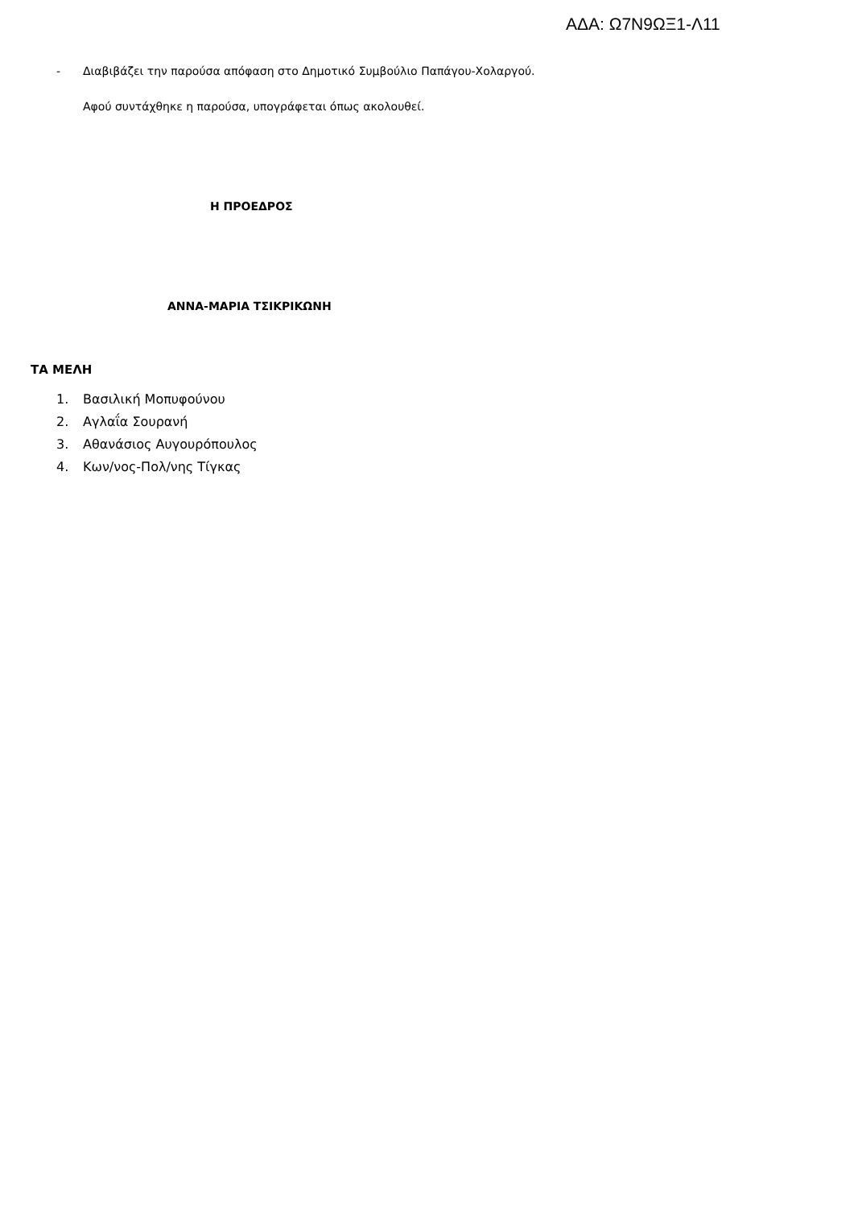ΑΔΑ: Ω7Ν9ΩΞ1-Λ11
- Διαβιβάζει την παρούσα απόφαση στο Δημοτικό Συμβούλιο Παπάγου-Χολαργού.
Αφού συντάχθηκε η παρούσα, υπογράφεται όπως ακολουθεί.
Η ΠΡΟΕΔΡΟΣ
ΑΝΝΑ-ΜΑΡΙΑ ΤΣΙΚΡΙΚΩΝΗ
ΤΑ ΜΕΛΗ
1. Βασιλική Μοπυφούνου
2. Αγλαΐα Σουρανή
3. Αθανάσιος Αυγουρόπουλος
4. Κων/νος-Πολ/νης Τίγκας